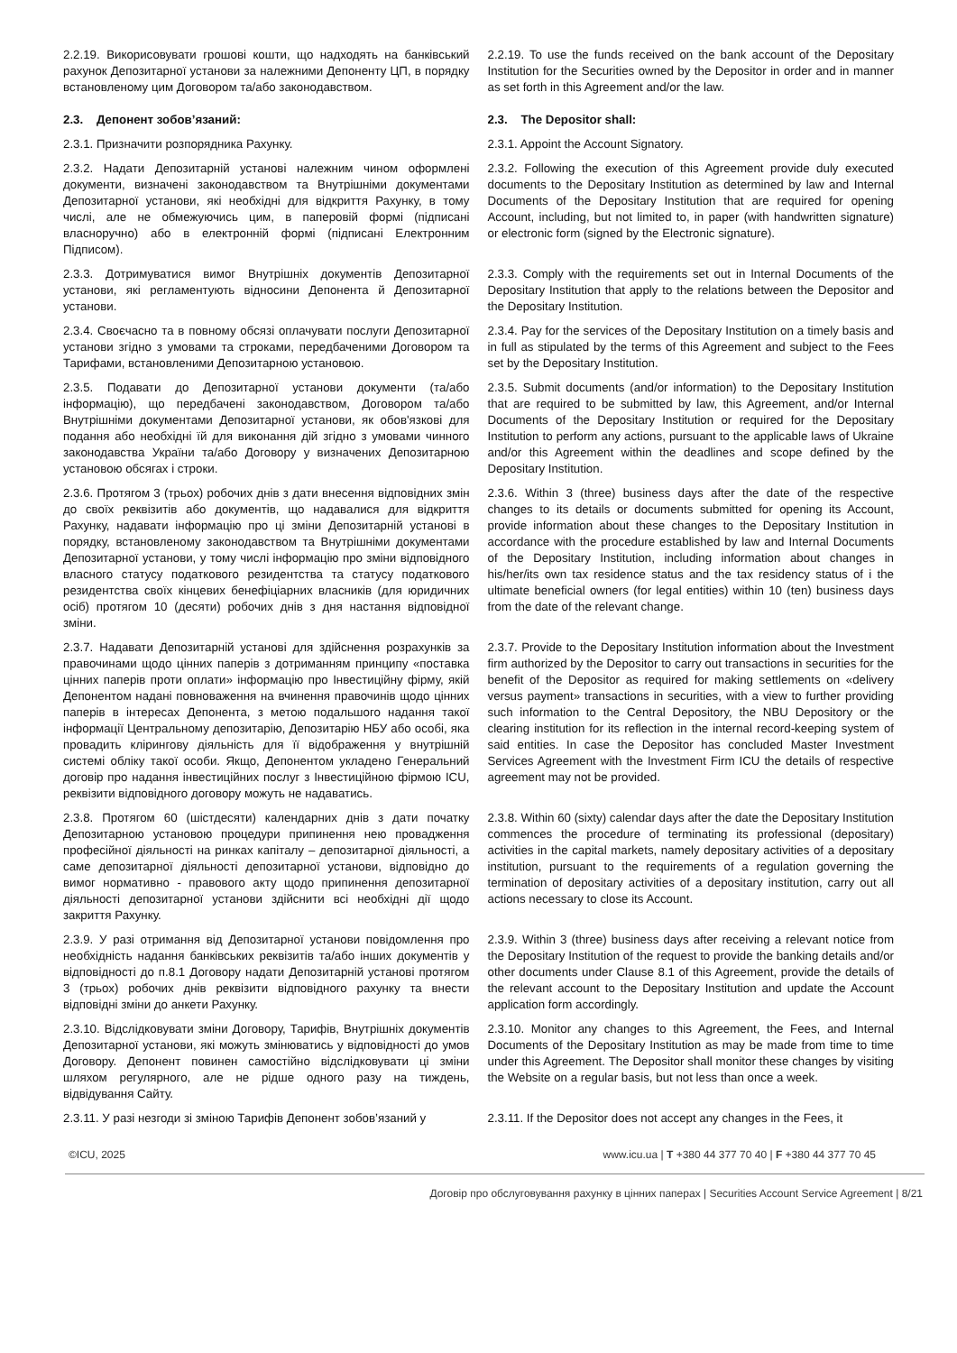2.2.19. Викорисовувати грошові кошти, що надходять на банківський рахунок Депозитарної установи за належними Депоненту ЦП, в порядку встановленому цим Договором та/або законодавством.
2.2.19. To use the funds received on the bank account of the Depositary Institution for the Securities owned by the Depositor in order and in manner as set forth in this Agreement and/or the law.
2.3. Депонент зобов’язаний: 2.3. The Depositor shall:
2.3.1. Призначити розпорядника Рахунку.
2.3.1. Appoint the Account Signatory.
2.3.2. Надати Депозитарній установі належним чином оформлені документи, визначені законодавством та Внутрішніми документами Депозитарної установи, які необхідні для відкриття Рахунку, в тому числі, але не обмежуючись цим, в паперовій формі (підписані власноручно) або в електронній формі (підписані Електронним Підписом).
2.3.2. Following the execution of this Agreement provide duly executed documents to the Depositary Institution as determined by law and Internal Documents of the Depositary Institution that are required for opening Account, including, but not limited to, in paper (with handwritten signature) or electronic form (signed by the Electronic signature).
2.3.3. Дотримуватися вимог Внутрішніх документів Депозитарної установи, які регламентують відносини Депонента й Депозитарної установи.
2.3.3. Comply with the requirements set out in Internal Documents of the Depositary Institution that apply to the relations between the Depositor and the Depositary Institution.
2.3.4. Своєчасно та в повному обсязі оплачувати послуги Депозитарної установи згідно з умовами та строками, передбаченими Договором та Тарифами, встановленими Депозитарною установою.
2.3.4. Pay for the services of the Depositary Institution on a timely basis and in full as stipulated by the terms of this Agreement and subject to the Fees set by the Depositary Institution.
2.3.5. Подавати до Депозитарної установи документи (та/або інформацію), що передбачені законодавством, Договором та/або Внутрішніми документами Депозитарної установи, як обов'язкові для подання або необхідні їй для виконання дій згідно з умовами чинного законодавства України та/або Договору у визначених Депозитарною установою обсягах і строки.
2.3.5. Submit documents (and/or information) to the Depositary Institution that are required to be submitted by law, this Agreement, and/or Internal Documents of the Depositary Institution or required for the Depositary Institution to perform any actions, pursuant to the applicable laws of Ukraine and/or this Agreement within the deadlines and scope defined by the Depositary Institution.
2.3.6. Протягом 3 (трьох) робочих днів з дати внесення відповідних змін до своїх реквізитів або документів, що надавалися для відкриття Рахунку, надавати інформацію про ці зміни Депозитарній установі в порядку, встановленому законодавством та Внутрішніми документами Депозитарної установи, у тому числі інформацію про зміни відповідного власного статусу податкового резидентства та статусу податкового резидентства своїх кінцевих бенефіціарних власників (для юридичних осіб) протягом 10 (десяти) робочих днів з дня настання відповідної зміни.
2.3.6. Within 3 (three) business days after the date of the respective changes to its details or documents submitted for opening its Account, provide information about these changes to the Depositary Institution in accordance with the procedure established by law and Internal Documents of the Depositary Institution, including information about changes in his/her/its own tax residence status and the tax residency status of i the ultimate beneficial owners (for legal entities) within 10 (ten) business days from the date of the relevant change.
2.3.7. Надавати Депозитарній установі для здійснення розрахунків за правочинами щодо цінних паперів з дотриманням принципу «поставка цінних паперів проти оплати» інформацію про Інвестиційну фірму, якій Депонентом надані повноваження на вчинення правочинів щодо цінних паперів в інтересах Депонента, з метою подальшого надання такої інформації Центральному депозитарію, Депозитарію НБУ або особі, яка провадить клірингову діяльність для її відображення у внутрішній системі обліку такої особи. Якщо, Депонентом укладено Генеральний договір про надання інвестиційних послуг з Інвестиційною фірмою ICU, реквізити відповідного договору можуть не надаватись.
2.3.7. Provide to the Depositary Institution information about the Investment firm authorized by the Depositor to carry out transactions in securities for the benefit of the Depositor as required for making settlements on «delivery versus payment» transactions in securities, with a view to further providing such information to the Central Depository, the NBU Depository or the clearing institution for its reflection in the internal record-keeping system of said entities. In case the Depositor has concluded Master Investment Services Agreement with the Investment Firm ICU the details of respective agreement may not be provided.
2.3.8. Протягом 60 (шістдесяти) календарних днів з дати початку Депозитарною установою процедури припинення нею провадження професійної діяльності на ринках капіталу – депозитарної діяльності, а саме депозитарної діяльності депозитарної установи, відповідно до вимог нормативно - правового акту щодо припинення депозитарної діяльності депозитарної установи здійснити всі необхідні дії щодо закриття Рахунку.
2.3.8. Within 60 (sixty) calendar days after the date the Depositary Institution commences the procedure of terminating its professional (depositary) activities in the capital markets, namely depositary activities of a depositary institution, pursuant to the requirements of a regulation governing the termination of depositary activities of a depositary institution, carry out all actions necessary to close its Account.
2.3.9. У разі отримання від Депозитарної установи повідомлення про необхідність надання банківських реквізитів та/або інших документів у відповідності до п.8.1 Договору надати Депозитарній установі протягом 3 (трьох) робочих днів реквізити відповідного рахунку та внести відповідні зміни до анкети Рахунку.
2.3.9. Within 3 (three) business days after receiving a relevant notice from the Depositary Institution of the request to provide the banking details and/or other documents under Clause 8.1 of this Agreement, provide the details of the relevant account to the Depositary Institution and update the Account application form accordingly.
2.3.10. Відслідковувати зміни Договору, Тарифів, Внутрішніх документів Депозитарної установи, які можуть змінюватись у відповідності до умов Договору. Депонент повинен самостійно відслідковувати ці зміни шляхом регулярного, але не рідше одного разу на тиждень, відвідування Сайту.
2.3.10. Monitor any changes to this Agreement, the Fees, and Internal Documents of the Depositary Institution as may be made from time to time under this Agreement. The Depositor shall monitor these changes by visiting the Website on a regular basis, but not less than once a week.
2.3.11. У разі незгоди зі зміною Тарифів Депонент зобов’язаний у
2.3.11. If the Depositor does not accept any changes in the Fees, it
©ICU, 2025 www.icu.ua | T +380 44 377 70 40 | F +380 44 377 70 45
Договір про обслуговування рахунку в цінних паперах | Securities Account Service Agreement | 8/21